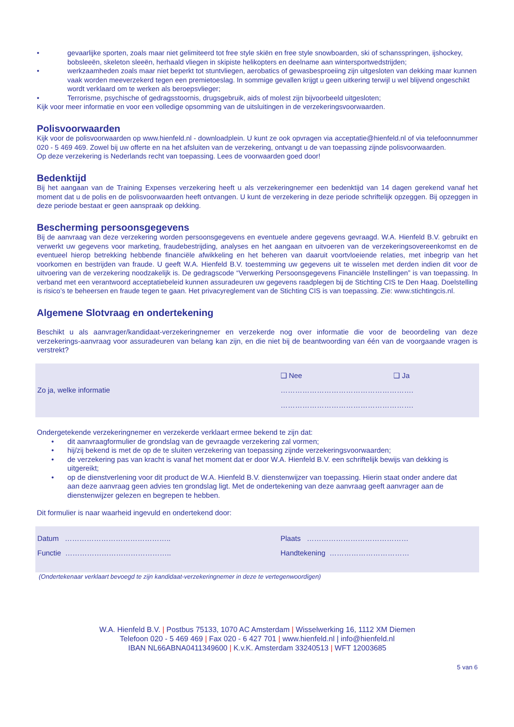• gevaarlijke sporten, zoals maar niet gelimiteerd tot free style skiën en free style snowboarden, ski of schansspringen, ijshockey, bobsleeën, skeleton sleeën, herhaald vliegen in skipiste helikopters en deelname aan wintersportwedstrijden;
• werkzaamheden zoals maar niet beperkt tot stuntvliegen, aerobatics of gewasbesproeiing zijn uitgesloten van dekking maar kunnen vaak worden meeverzekerd tegen een premietoeslag. In sommige gevallen krijgt u geen uitkering terwijl u wel blijvend ongeschikt wordt verklaard om te werken als beroepsvlieger;
• Terrorisme, psychische of gedragsstoornis, drugsgebruik, aids of molest zijn bijvoorbeeld uitgesloten;
Kijk voor meer informatie en voor een volledige opsomming van de uitsluitingen in de verzekeringsvoorwaarden.
Polisvoorwaarden
Kijk voor de polisvoorwaarden op www.hienfeld.nl - downloadplein. U kunt ze ook opvragen via acceptatie@hienfeld.nl of via telefoonnummer 020 - 5 469 469. Zowel bij uw offerte en na het afsluiten van de verzekering, ontvangt u de van toepassing zijnde polisvoorwaarden.
Op deze verzekering is Nederlands recht van toepassing. Lees de voorwaarden goed door!
Bedenktijd
Bij het aangaan van de Training Expenses verzekering heeft u als verzekeringnemer een bedenktijd van 14 dagen gerekend vanaf het moment dat u de polis en de polisvoorwaarden heeft ontvangen. U kunt de verzekering in deze periode schriftelijk opzeggen. Bij opzeggen in deze periode bestaat er geen aanspraak op dekking.
Bescherming persoonsgegevens
Bij de aanvraag van deze verzekering worden persoonsgegevens en eventuele andere gegevens gevraagd. W.A. Hienfeld B.V. gebruikt en verwerkt uw gegevens voor marketing, fraudebestrijding, analyses en het aangaan en uitvoeren van de verzekeringsovereenkomst en de eventueel hierop betrekking hebbende financiële afwikkeling en het beheren van daaruit voortvloeiende relaties, met inbegrip van het voorkomen en bestrijden van fraude. U geeft W.A. Hienfeld B.V. toestemming uw gegevens uit te wisselen met derden indien dit voor de uitvoering van de verzekering noodzakelijk is. De gedragscode “Verwerking Persoonsgegevens Financiële Instellingen” is van toepassing. In verband met een verantwoord acceptatiebeleid kunnen assuradeuren uw gegevens raadplegen bij de Stichting CIS te Den Haag. Doelstelling is risico’s te beheersen en fraude tegen te gaan. Het privacyreglement van de Stichting CIS is van toepassing. Zie: www.stichtingcis.nl.
Algemene Slotvraag en ondertekening
Beschikt u als aanvrager/kandidaat-verzekeringnemer en verzekerde nog over informatie die voor de beoordeling van deze verzekerings-aanvraag voor assuradeuren van belang kan zijn, en die niet bij de beantwoording van één van de voorgaande vragen is verstrekt?
| | ❑ Nee | ❑ Ja |
| Zo ja, welke informatie | ………………………………………………. | |
| | ………………………………………………. | |
Ondergetekende verzekeringnemer en verzekerde verklaart ermee bekend te zijn dat:
• dit aanvraagformulier de grondslag van de gevraagde verzekering zal vormen;
• hij/zij bekend is met de op de te sluiten verzekering van toepassing zijnde verzekeringsvoorwaarden;
• de verzekering pas van kracht is vanaf het moment dat er door W.A. Hienfeld B.V. een schriftelijk bewijs van dekking is uitgereikt;
• op de dienstverlening voor dit product de W.A. Hienfeld B.V. dienstenwijzer van toepassing. Hierin staat onder andere dat aan deze aanvraag geen advies ten grondslag ligt. Met de ondertekening van deze aanvraag geeft aanvrager aan de dienstenwijzer gelezen en begrepen te hebben.
Dit formulier is naar waarheid ingevuld en ondertekend door:
| Datum …………………………………….. | Plaats …………………………………… |
| Functie …………………………………….. | Handtekening …………………………… |
(Ondertekenaar verklaart bevoegd te zijn kandidaat-verzekeringnemer in deze te vertegenwoordigen)
W.A. Hienfeld B.V. | Postbus 75133, 1070 AC Amsterdam | Wisselwerking 16, 1112 XM Diemen
Telefoon 020 - 5 469 469 | Fax 020 - 6 427 701 | www.hienfeld.nl | info@hienfeld.nl
IBAN NL66ABNA0411349600 | K.v.K. Amsterdam 33240513 | WFT 12003685
5 van 6